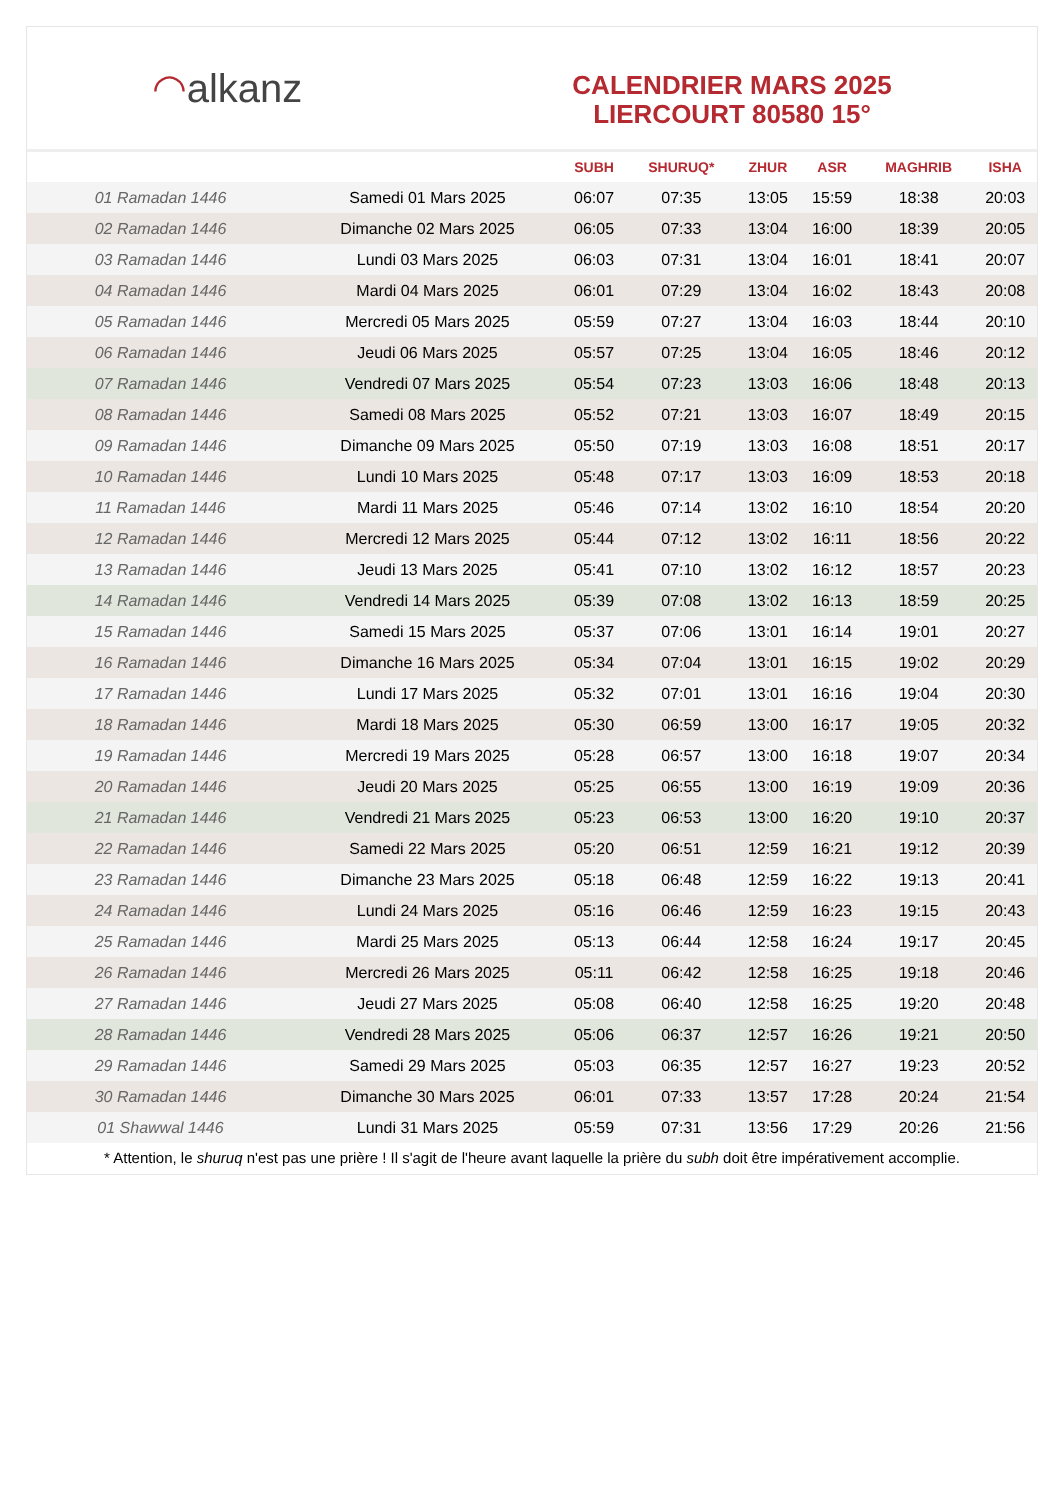◠ alkanz
CALENDRIER MARS 2025
LIERCOURT 80580 15°
| | | SUBH | SHURUQ* | ZHUR | ASR | MAGHRIB | ISHA |
| --- | --- | --- | --- | --- | --- | --- | --- |
| 01 Ramadan 1446 | Samedi 01 Mars 2025 | 06:07 | 07:35 | 13:05 | 15:59 | 18:38 | 20:03 |
| 02 Ramadan 1446 | Dimanche 02 Mars 2025 | 06:05 | 07:33 | 13:04 | 16:00 | 18:39 | 20:05 |
| 03 Ramadan 1446 | Lundi 03 Mars 2025 | 06:03 | 07:31 | 13:04 | 16:01 | 18:41 | 20:07 |
| 04 Ramadan 1446 | Mardi 04 Mars 2025 | 06:01 | 07:29 | 13:04 | 16:02 | 18:43 | 20:08 |
| 05 Ramadan 1446 | Mercredi 05 Mars 2025 | 05:59 | 07:27 | 13:04 | 16:03 | 18:44 | 20:10 |
| 06 Ramadan 1446 | Jeudi 06 Mars 2025 | 05:57 | 07:25 | 13:04 | 16:05 | 18:46 | 20:12 |
| 07 Ramadan 1446 | Vendredi 07 Mars 2025 | 05:54 | 07:23 | 13:03 | 16:06 | 18:48 | 20:13 |
| 08 Ramadan 1446 | Samedi 08 Mars 2025 | 05:52 | 07:21 | 13:03 | 16:07 | 18:49 | 20:15 |
| 09 Ramadan 1446 | Dimanche 09 Mars 2025 | 05:50 | 07:19 | 13:03 | 16:08 | 18:51 | 20:17 |
| 10 Ramadan 1446 | Lundi 10 Mars 2025 | 05:48 | 07:17 | 13:03 | 16:09 | 18:53 | 20:18 |
| 11 Ramadan 1446 | Mardi 11 Mars 2025 | 05:46 | 07:14 | 13:02 | 16:10 | 18:54 | 20:20 |
| 12 Ramadan 1446 | Mercredi 12 Mars 2025 | 05:44 | 07:12 | 13:02 | 16:11 | 18:56 | 20:22 |
| 13 Ramadan 1446 | Jeudi 13 Mars 2025 | 05:41 | 07:10 | 13:02 | 16:12 | 18:57 | 20:23 |
| 14 Ramadan 1446 | Vendredi 14 Mars 2025 | 05:39 | 07:08 | 13:02 | 16:13 | 18:59 | 20:25 |
| 15 Ramadan 1446 | Samedi 15 Mars 2025 | 05:37 | 07:06 | 13:01 | 16:14 | 19:01 | 20:27 |
| 16 Ramadan 1446 | Dimanche 16 Mars 2025 | 05:34 | 07:04 | 13:01 | 16:15 | 19:02 | 20:29 |
| 17 Ramadan 1446 | Lundi 17 Mars 2025 | 05:32 | 07:01 | 13:01 | 16:16 | 19:04 | 20:30 |
| 18 Ramadan 1446 | Mardi 18 Mars 2025 | 05:30 | 06:59 | 13:00 | 16:17 | 19:05 | 20:32 |
| 19 Ramadan 1446 | Mercredi 19 Mars 2025 | 05:28 | 06:57 | 13:00 | 16:18 | 19:07 | 20:34 |
| 20 Ramadan 1446 | Jeudi 20 Mars 2025 | 05:25 | 06:55 | 13:00 | 16:19 | 19:09 | 20:36 |
| 21 Ramadan 1446 | Vendredi 21 Mars 2025 | 05:23 | 06:53 | 13:00 | 16:20 | 19:10 | 20:37 |
| 22 Ramadan 1446 | Samedi 22 Mars 2025 | 05:20 | 06:51 | 12:59 | 16:21 | 19:12 | 20:39 |
| 23 Ramadan 1446 | Dimanche 23 Mars 2025 | 05:18 | 06:48 | 12:59 | 16:22 | 19:13 | 20:41 |
| 24 Ramadan 1446 | Lundi 24 Mars 2025 | 05:16 | 06:46 | 12:59 | 16:23 | 19:15 | 20:43 |
| 25 Ramadan 1446 | Mardi 25 Mars 2025 | 05:13 | 06:44 | 12:58 | 16:24 | 19:17 | 20:45 |
| 26 Ramadan 1446 | Mercredi 26 Mars 2025 | 05:11 | 06:42 | 12:58 | 16:25 | 19:18 | 20:46 |
| 27 Ramadan 1446 | Jeudi 27 Mars 2025 | 05:08 | 06:40 | 12:58 | 16:25 | 19:20 | 20:48 |
| 28 Ramadan 1446 | Vendredi 28 Mars 2025 | 05:06 | 06:37 | 12:57 | 16:26 | 19:21 | 20:50 |
| 29 Ramadan 1446 | Samedi 29 Mars 2025 | 05:03 | 06:35 | 12:57 | 16:27 | 19:23 | 20:52 |
| 30 Ramadan 1446 | Dimanche 30 Mars 2025 | 06:01 | 07:33 | 13:57 | 17:28 | 20:24 | 21:54 |
| 01 Shawwal 1446 | Lundi 31 Mars 2025 | 05:59 | 07:31 | 13:56 | 17:29 | 20:26 | 21:56 |
* Attention, le shuruq n'est pas une prière ! Il s'agit de l'heure avant laquelle la prière du subh doit être impérativement accomplie.